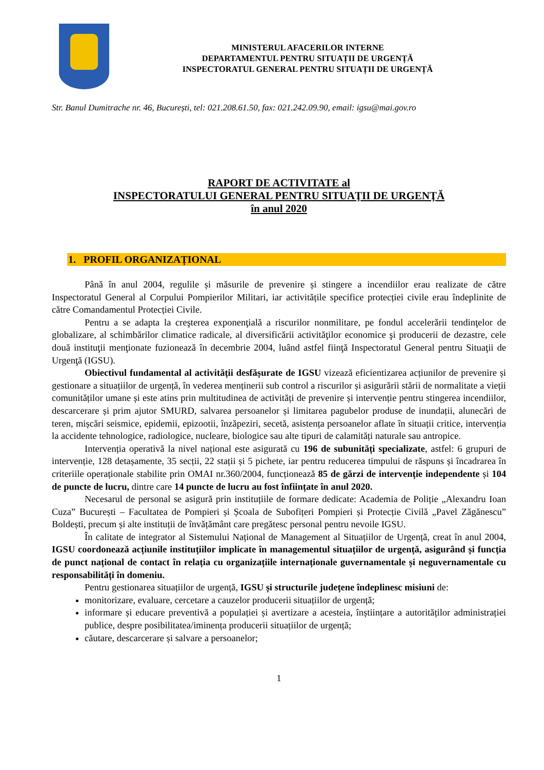MINISTERUL AFACERILOR INTERNE
DEPARTAMENTUL PENTRU SITUAȚII DE URGENȚĂ
INSPECTORATUL GENERAL PENTRU SITUAȚII DE URGENȚĂ
Str. Banul Dumitrache nr. 46, București, tel: 021.208.61.50, fax: 021.242.09.90, email: igsu@mai.gov.ro
RAPORT DE ACTIVITATE al
INSPECTORATULUI GENERAL PENTRU SITUAŢII DE URGENŢĂ
în anul 2020
1. PROFIL ORGANIZAȚIONAL
Până în anul 2004, regulile și măsurile de prevenire și stingere a incendiilor erau realizate de către Inspectoratul General al Corpului Pompierilor Militari, iar activitățile specifice protecției civile erau îndeplinite de către Comandamentul Protecției Civile.
Pentru a se adapta la creşterea exponenţială a riscurilor nonmilitare, pe fondul accelerării tendinţelor de globalizare, al schimbărilor climatice radicale, al diversificării activităţilor economice şi producerii de dezastre, cele două instituţii menţionate fuzionează în decembrie 2004, luând astfel fiinţă Inspectoratul General pentru Situaţii de Urgenţă (IGSU).
Obiectivul fundamental al activității desfășurate de IGSU vizează eficientizarea acțiunilor de prevenire și gestionare a situațiilor de urgență, în vederea menținerii sub control a riscurilor și asigurării stării de normalitate a vieții comunităților umane și este atins prin multitudinea de activități de prevenire și intervenție pentru stingerea incendiilor, descarcerare și prim ajutor SMURD, salvarea persoanelor și limitarea pagubelor produse de inundații, alunecări de teren, mișcări seismice, epidemii, epizootii, înzăpeziri, secetă, asistența persoanelor aflate în situații critice, intervenția la accidente tehnologice, radiologice, nucleare, biologice sau alte tipuri de calamități naturale sau antropice.
Intervenția operativă la nivel național este asigurată cu 196 de subunități specializate, astfel: 6 grupuri de intervenție, 128 detașamente, 35 secții, 22 stații și 5 pichete, iar pentru reducerea timpului de răspuns și încadrarea în criteriile operaționale stabilite prin OMAI nr.360/2004, funcționează 85 de gărzi de intervenție independente și 104 de puncte de lucru, dintre care 14 puncte de lucru au fost înființate în anul 2020.
Necesarul de personal se asigură prin instituțiile de formare dedicate: Academia de Poliție „Alexandru Ioan Cuza” București – Facultatea de Pompieri și Școala de Subofițeri Pompieri și Protecție Civilă „Pavel Zăgănescu” Boldești, precum și alte instituții de învățământ care pregătesc personal pentru nevoile IGSU.
În calitate de integrator al Sistemului Național de Management al Situațiilor de Urgență, creat în anul 2004, IGSU coordonează acțiunile instituțiilor implicate în managementul situațiilor de urgență, asigurând și funcția de punct național de contact în relația cu organizațiile internaționale guvernamentale și neguvernamentale cu responsabilități în domeniu.
Pentru gestionarea situațiilor de urgență, IGSU și structurile județene îndeplinesc misiuni de:
monitorizare, evaluare, cercetare a cauzelor producerii situațiilor de urgență;
informare și educare preventivă a populației și avertizare a acesteia, înștiințare a autorităților administrației publice, despre posibilitatea/iminența producerii situațiilor de urgență;
căutare, descarcerare și salvare a persoanelor;
1